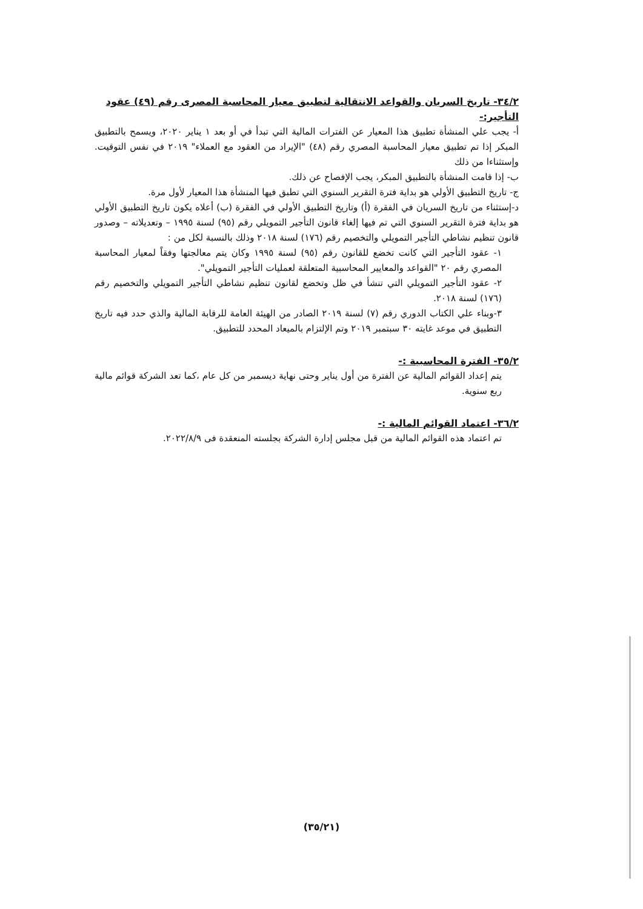٣٤/٢- تاريخ السريان والقواعد الانتقالية لتطبيق معيار المحاسبة المصرى رقم (٤٩) عقود التأجير:-
أ- يجب علي المنشأة تطبيق هذا المعيار عن الفترات المالية التي تبدأ في أو بعد ١ يناير ٢٠٢٠، ويسمح بالتطبيق المبكر إذا تم تطبيق معيار المحاسبة المصري رقم (٤٨) "الإيراد من العقود مع العملاء" ٢٠١٩ في نفس التوقيت. وإستثناءا من ذلك
ب- إذا قامت المنشأة بالتطبيق المبكر، يجب الإفصاح عن ذلك.
ج- تاريخ التطبيق الأولي هو بداية فترة التقرير السنوي التي تطبق فيها المنشأة هذا المعيار لأول مرة.
د-إستثناء من تاريخ السريان في الفقرة (أ) وتاريخ التطبيق الأولي في الفقرة (ب) أعلاه يكون تاريخ التطبيق الأولي هو بداية فترة التقرير السنوي التي تم فيها إلغاء قانون التأجير التمويلي رقم (٩٥) لسنة ١٩٩٥ – وتعديلاته – وصدور قانون تنظيم نشاطي التأجير التمويلي والتخصيم رقم (١٧٦) لسنة ٢٠١٨ وذلك بالنسبة لكل من :
١- عقود التأجير التي كانت تخضع للقانون رقم (٩٥) لسنة ١٩٩٥ وكان يتم معالجتها وفقاً لمعيار المحاسبة المصري رقم ٢٠ "القواعد والمعايير المحاسبية المتعلقة لعمليات التأجير التمويلي".
٢- عقود التأجير التمويلي التي تنشأ في ظل وتخضع لقانون تنظيم نشاطي التأجير التمويلي والتخصيم رقم (١٧٦) لسنة ٢٠١٨.
٣-وبناء علي الكتاب الدوري رقم (٧) لسنة ٢٠١٩ الصادر من الهيئة العامة للرقابة المالية والذي حدد فيه تاريخ التطبيق في موعد غايته ٣٠ سبتمبر ٢٠١٩ وتم الإلتزام بالميعاد المحدد للتطبيق.
٣٥/٢- الفترة المحاسبية :-
يتم إعداد القوائم المالية عن الفترة من أول يناير وحتى نهاية ديسمبر من كل عام ،كما تعد الشركة قوائم مالية ربع سنوية.
٣٦/٢- اعتماد القوائم المالية :-
تم اعتماد هذه القوائم المالية من قبل مجلس إدارة الشركة بجلسته المنعقدة فى ٢٠٢٢/٨/٩.
(٣٥/٢١)